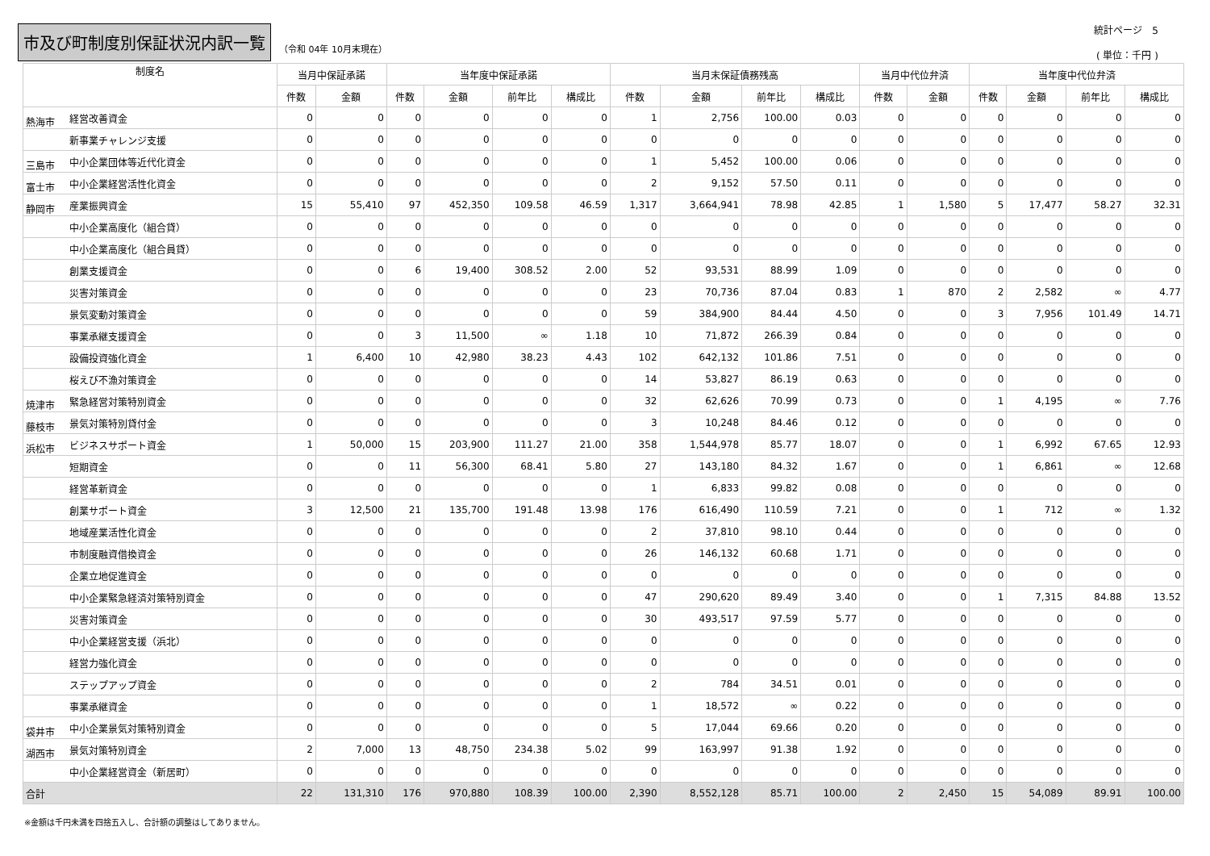市及び町制度別保証状況内訳一覧
（令和 04年 10月末現在）
統計ページ　5
( 単位：千円 )
| 制度名 | | 当月中保証承諾 | | 当年度中保証承諾 | | | | 当月末保証債務残高 | | | | 当月中代位弁済 | | 当年度中代位弁済 | | | |
| --- | --- | --- | --- | --- | --- | --- | --- | --- | --- | --- | --- | --- | --- | --- | --- | --- | --- |
| | | 件数 | 金額 | 件数 | 金額 | 前年比 | 構成比 | 件数 | 金額 | 前年比 | 構成比 | 件数 | 金額 | 件数 | 金額 | 前年比 | 構成比 |
| 熱海市 | 経営改善資金 | 0 | 0 | 0 | 0 | 0 | 0 | 1 | 2,756 | 100.00 | 0.03 | 0 | 0 | 0 | 0 | 0 | 0 |
| | 新事業チャレンジ支援 | 0 | 0 | 0 | 0 | 0 | 0 | 0 | 0 | 0 | 0 | 0 | 0 | 0 | 0 | 0 | 0 |
| 三島市 | 中小企業団体等近代化資金 | 0 | 0 | 0 | 0 | 0 | 0 | 1 | 5,452 | 100.00 | 0.06 | 0 | 0 | 0 | 0 | 0 | 0 |
| 富士市 | 中小企業経営活性化資金 | 0 | 0 | 0 | 0 | 0 | 0 | 2 | 9,152 | 57.50 | 0.11 | 0 | 0 | 0 | 0 | 0 | 0 |
| 静岡市 | 産業振興資金 | 15 | 55,410 | 97 | 452,350 | 109.58 | 46.59 | 1,317 | 3,664,941 | 78.98 | 42.85 | 1 | 1,580 | 5 | 17,477 | 58.27 | 32.31 |
| | 中小企業高度化（組合貸） | 0 | 0 | 0 | 0 | 0 | 0 | 0 | 0 | 0 | 0 | 0 | 0 | 0 | 0 | 0 | 0 |
| | 中小企業高度化（組合員貸） | 0 | 0 | 0 | 0 | 0 | 0 | 0 | 0 | 0 | 0 | 0 | 0 | 0 | 0 | 0 | 0 |
| | 創業支援資金 | 0 | 0 | 6 | 19,400 | 308.52 | 2.00 | 52 | 93,531 | 88.99 | 1.09 | 0 | 0 | 0 | 0 | 0 | 0 |
| | 災害対策資金 | 0 | 0 | 0 | 0 | 0 | 0 | 23 | 70,736 | 87.04 | 0.83 | 1 | 870 | 2 | 2,582 | ∞ | 4.77 |
| | 景気変動対策資金 | 0 | 0 | 0 | 0 | 0 | 0 | 59 | 384,900 | 84.44 | 4.50 | 0 | 0 | 3 | 7,956 | 101.49 | 14.71 |
| | 事業承継支援資金 | 0 | 0 | 3 | 11,500 | ∞ | 1.18 | 10 | 71,872 | 266.39 | 0.84 | 0 | 0 | 0 | 0 | 0 | 0 |
| | 設備投資強化資金 | 1 | 6,400 | 10 | 42,980 | 38.23 | 4.43 | 102 | 642,132 | 101.86 | 7.51 | 0 | 0 | 0 | 0 | 0 | 0 |
| | 桜えび不漁対策資金 | 0 | 0 | 0 | 0 | 0 | 0 | 14 | 53,827 | 86.19 | 0.63 | 0 | 0 | 0 | 0 | 0 | 0 |
| 焼津市 | 緊急経営対策特別資金 | 0 | 0 | 0 | 0 | 0 | 0 | 32 | 62,626 | 70.99 | 0.73 | 0 | 0 | 1 | 4,195 | ∞ | 7.76 |
| 藤枝市 | 景気対策特別貸付金 | 0 | 0 | 0 | 0 | 0 | 0 | 3 | 10,248 | 84.46 | 0.12 | 0 | 0 | 0 | 0 | 0 | 0 |
| 浜松市 | ビジネスサポート資金 | 1 | 50,000 | 15 | 203,900 | 111.27 | 21.00 | 358 | 1,544,978 | 85.77 | 18.07 | 0 | 0 | 1 | 6,992 | 67.65 | 12.93 |
| | 短期資金 | 0 | 0 | 11 | 56,300 | 68.41 | 5.80 | 27 | 143,180 | 84.32 | 1.67 | 0 | 0 | 1 | 6,861 | ∞ | 12.68 |
| | 経営革新資金 | 0 | 0 | 0 | 0 | 0 | 0 | 1 | 6,833 | 99.82 | 0.08 | 0 | 0 | 0 | 0 | 0 | 0 |
| | 創業サポート資金 | 3 | 12,500 | 21 | 135,700 | 191.48 | 13.98 | 176 | 616,490 | 110.59 | 7.21 | 0 | 0 | 1 | 712 | ∞ | 1.32 |
| | 地域産業活性化資金 | 0 | 0 | 0 | 0 | 0 | 0 | 2 | 37,810 | 98.10 | 0.44 | 0 | 0 | 0 | 0 | 0 | 0 |
| | 市制度融資借換資金 | 0 | 0 | 0 | 0 | 0 | 0 | 26 | 146,132 | 60.68 | 1.71 | 0 | 0 | 0 | 0 | 0 | 0 |
| | 企業立地促進資金 | 0 | 0 | 0 | 0 | 0 | 0 | 0 | 0 | 0 | 0 | 0 | 0 | 0 | 0 | 0 | 0 |
| | 中小企業緊急経済対策特別資金 | 0 | 0 | 0 | 0 | 0 | 0 | 47 | 290,620 | 89.49 | 3.40 | 0 | 0 | 1 | 7,315 | 84.88 | 13.52 |
| | 災害対策資金 | 0 | 0 | 0 | 0 | 0 | 0 | 30 | 493,517 | 97.59 | 5.77 | 0 | 0 | 0 | 0 | 0 | 0 |
| | 中小企業経営支援（浜北） | 0 | 0 | 0 | 0 | 0 | 0 | 0 | 0 | 0 | 0 | 0 | 0 | 0 | 0 | 0 | 0 |
| | 経営力強化資金 | 0 | 0 | 0 | 0 | 0 | 0 | 0 | 0 | 0 | 0 | 0 | 0 | 0 | 0 | 0 | 0 |
| | ステップアップ資金 | 0 | 0 | 0 | 0 | 0 | 0 | 2 | 784 | 34.51 | 0.01 | 0 | 0 | 0 | 0 | 0 | 0 |
| | 事業承継資金 | 0 | 0 | 0 | 0 | 0 | 0 | 1 | 18,572 | ∞ | 0.22 | 0 | 0 | 0 | 0 | 0 | 0 |
| 袋井市 | 中小企業景気対策特別資金 | 0 | 0 | 0 | 0 | 0 | 0 | 5 | 17,044 | 69.66 | 0.20 | 0 | 0 | 0 | 0 | 0 | 0 |
| 湖西市 | 景気対策特別資金 | 2 | 7,000 | 13 | 48,750 | 234.38 | 5.02 | 99 | 163,997 | 91.38 | 1.92 | 0 | 0 | 0 | 0 | 0 | 0 |
| | 中小企業経営資金（新居町） | 0 | 0 | 0 | 0 | 0 | 0 | 0 | 0 | 0 | 0 | 0 | 0 | 0 | 0 | 0 | 0 |
| 合計 | | 22 | 131,310 | 176 | 970,880 | 108.39 | 100.00 | 2,390 | 8,552,128 | 85.71 | 100.00 | 2 | 2,450 | 15 | 54,089 | 89.91 | 100.00 |
※金額は千円未満を四捨五入し、合計額の調整はしてありません。